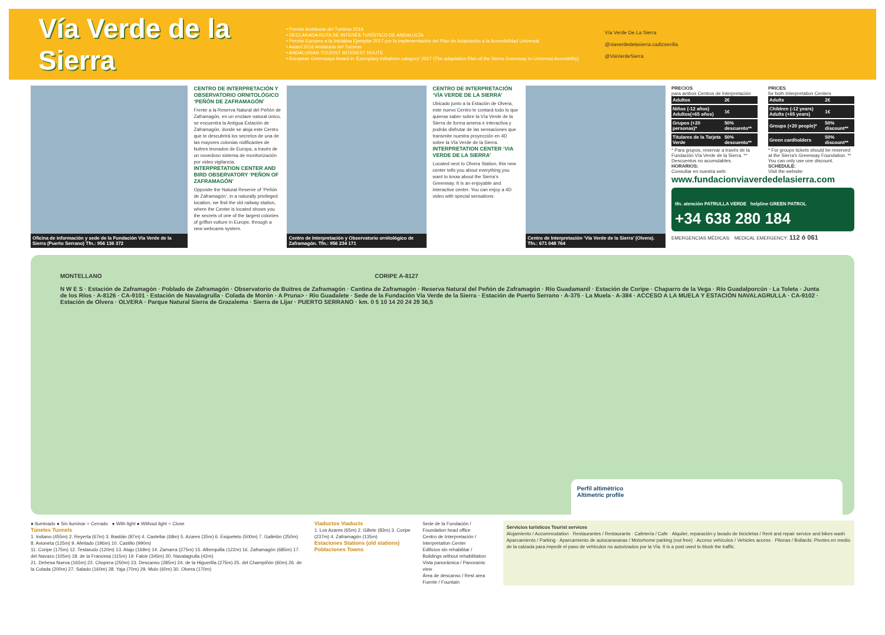Vía Verde de la Sierra
• Premio Andalucia del Turismo 2016
• DECLARADA RUTA DE INTERÉS TURÍSTICO DE ANDALUCÍA
• Premio Europeo a la Iniciativa Ejemplar 2017 por la implementación del Plan de Adaptación a la Accesibilidad Universal
• Award 2016 Andalucia del Turismo
• ANDALUSIAN TOURIST INTEREST ROUTE
• European Greenways Award in 'Exemplary Initiatives category' 2017 (The adaptation Plan of the Sierra Greenway to Universal Accesibility)
Vía Verde De La Sierra
@viaverdedelasierra.cadizsevilla
@ViaVerdeSierra
Oficina de información y sede de la Fundación Vía Verde de la Sierra (Puerto Serrano) Tfn.: 956 136 372
CENTRO DE INTERPRETACIÓN Y OBSERVATORIO ORNITOLÓGICO ‘PEÑÓN DE ZAFRAMAGÓN’
Frente a la Reserva Natural del Peñón de Zaframagón, en un enclave natural único, se encuentra la Antigua Estación de Zaframagón, donde se aloja este Centro que te descubrirá los secretos de una de las mayores colonias nidificantes de buitres leonados de Europa, a través de un novedoso sistema de monitorización por video vigilancia.
INTERPRETATION CENTER AND BIRD OBSERVATORY ‘PEÑON OF ZAFRAMAGÓN’
Opposite the Natural Reserve of ‘Peñón de Zaframagón’, in a naturally privileged location, we find the old railway station, where the Center is located shows you the secrets of one of the largest colonies of griffon vulture in Europe, through a new webcams system.
Centro de Interpretación y Observatorio ornitológico de Zaframagón. Tfn.: 956 234 171
CENTRO DE INTERPRETACIÓN ‘VÍA VERDE DE LA SIERRA’
Ubicado junto a la Estación de Olvera, este nuevo Centro te contará todo lo que quieras saber sobre la Vía Verde de la Sierra de forma amena e interactiva y podrás disfrutar de las sensaciones que transmite nuestra proyección en 4D sobre la Vía Verde de la Sierra.
INTERPRETATION CENTER ‘VIA VERDE DE LA SIERRA’
Located next to Olvera Station, this new center tells you about everything you want to know about the Sierra’s Greenway. It is an enjoyable and interactive center. You can enjoy a 4D video with special sensations.
Centro de Interpretación ‘Vía Verde de la Sierra’ (Olvera). Tfn.: 671 048 764
PRECIOS
para ambos Centros de Interpretación
| Adultos | 2€ |
| Niños (-12 años) Adultos(+65 años) | 1€ |
| Grupos (+20 personas)* | 50% descuento** |
| Titulares de la Tarjeta Verde | 50% descuento** |
* Para grupos, reservar a través de la Fundación Vía Verde de la Sierra. ** Descuentos no acumulables.
HORARIOS:
Consultar en nuestra web:
PRICES
for both Interpretation Centers
| Adults | 2€ |
| Children (-12 years) Adults (+65 years) | 1€ |
| Groups (+20 people)* | 50% discount** |
| Green cardholders | 50% discount** |
* For groups tickets should be reserved at the Sierra's Greenway Foundation. ** You can only use one discount.
SCHEDULE:
Visit the website:
www.fundacionviaverdedelasierra.com
tfn. atención PATRULLA VERDE helpline GREEN PATROL
+34 638 280 184
EMERGENCIAS MÉDICAS: MEDICAL EMERGENCY: 112 ó 061
MONTELLANO CORIPE A-8127
N W E S · Estación de Zaframagón · Poblado de Zaframagón · Observatorio de Buitres de Zaframagón · Cantina de Zaframagón · Reserva Natural del Peñón de Zaframagón · Río Guadamanil · Estación de Coripe · Chaparro de la Vega · Río Guadalporcún · La Toleta · Junta de los Ríos · A-8126 · CA-9101 · Estación de Navalagrulla · Colada de Morón · A Pruna> · Río Guadalete · Sede de la Fundación Vía Verde de la Sierra · Estación de Puerto Serrano · A-375 · La Muela · A-384 · ACCESO A LA MUELA Y ESTACIÓN NAVALAGRULLA · CA-9102 · Estación de Olvera · OLVERA · Parque Natural Sierra de Grazalema · Sierra de Líjar · PUERTO SERRANO · km. 0 5 10 14 20 24 29 36,5
Perfil altimétrico
Altimetric profile
● Iluminado ● Sin iluminar ○ Cerrado ● With light ● Without light ○ Close
Túneles Tunnels
1. Indiano (455m) 2. Reyerta (67m) 3. Bastián (87m) 4. Castellar (68m) 5. Azares (35m) 6. Esqueleto (500m) 7. Galletón (250m) 8. Avioneta (125m) 9. Afeitado (196m) 10. Castillo (990m)
11. Coripe (175m) 12. Testarudo (120m) 13. Atajo (169m) 14. Zamarra (275m) 15. Alberquilla (122m) 16. Zaframagón (685m) 17. del Navazo (105m) 18. de la Francesa (115m) 19. Faloir (345m) 20. Navalagrulla (42m)
21. Dehesa Nueva (165m) 22. Chopera (250m) 23. Descanso (285m) 24. de la Higuerilla (275m) 25. del Champiñón (60m) 26. de la Colada (200m) 27. Salado (160m) 28. Yaja (70m) 29. Mulo (60m) 30. Olvera (170m)
Viaductos Viaducts
1. Los Azares (65m) 2. Gillete (83m) 3. Coripe (237m) 4. Zaframagón (135m)
Estaciones Stations (old stations)
Poblaciones Towns
Sede de la Fundación / Foundation head office
Centro de Interpretación / Interpretation Center
Edificios sin rehabilitar / Buildings without rehabilitation
Vista panorámica / Panoramic view
Área de descanso / Rest area
Fuente / Fountain
Servicios turísticos Tourist services
Alojamiento / Accommodation · Restaurantes / Restaurants · Cafetería / Cafe · Alquiler, reparación y lavado de bicicletas / Rent and repair service and bikes wash
Aparcamiento / Parking · Aparcamiento de autocaravanas / Motorhome parking (not free) · Acceso vehículos / Vehicles access · Pilonas / Bollards: Pivotes en medio de la calzada para impedir el paso de vehículos no autorizados por la Vía. It is a post used to block the traffic.